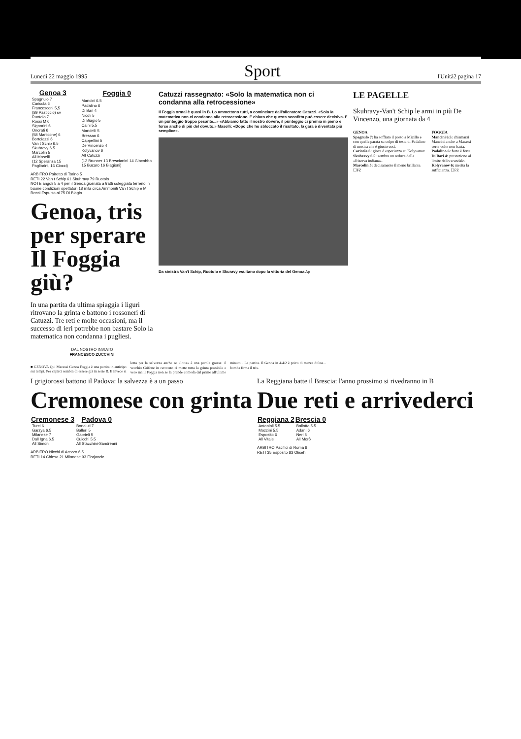Lunedì 22 maggio 1995 Sport l'Unità2 pagina 17
| Genoa 3 |
| --- |
| Spagnulo 7 |
| Caricola 6 |
| Francesconi 5,5 |
| (89 Pasticcio) sv |
| Ruotolo 7 |
| Rossi M 6 |
| Signorini 6 |
| Onorati 6 |
| (58 Manicone) 6 |
| Bortolazzi 6 |
| Van t Schip 6.5 |
| Skuhravy 6.5 |
| Marcolin 5 |
| All Maselli |
| (12 Speranza 15 Pagliarini, 16 Ciocci) |
| Foggia 0 |
| --- |
| Mancini 6.5 |
| Padalino 6 |
| Di Bari 4 |
| Nicoli 5 |
| Di Biagio 5 |
| Caini 5.5 |
| Mandelli 5 |
| Bressan 6 |
| Cappellini 5 |
| De Vincenzo 4 |
| Kolyvanov 6 |
| All Catuzzi |
| (12 Brunner 13 Brescianini 14 Giacobbo 15 Bucaro 16 Biagioni) |
ARBITRO Pairetto di Torino 5
RETI 22 Van t Schip 61 Skuhravy 79 Ruotolo
NOTE angoli 5 a 4 per il Genoa giornata a tratti soleggiata terreno in buone condizioni spettatori 18 mila circa Ammoniti Van t Schip e M Rossi Espulso al 75 Di Biagio
Genoa, tris per sperare Il Foggia giù?
In una partita da ultima spiaggia i liguri ritrovano la grinta e battono i rossoneri di Catuzzi. Tre reti e molte occasioni, ma il successo di ieri potrebbe non bastare Solo la matematica non condanna i pugliesi.
DAL NOSTRO INVIATO
FRANCESCO ZUCCHINI
Catuzzi rassegnato: «Solo la matematica non ci condanna alla retrocessione»
Il Foggia ormai è quasi in B. Lo ammettono tutti, a cominciare dall'allenatore Catuzzi. «Solo la matematica non ci condanna alla retrocessione. È chiaro che questa sconfitta può essere decisiva. È un punteggio troppo pesante...» «Abbiamo fatto il nostro dovere, il punteggio ci premia in pieno e forse anche di più del dovuto.» Maselli: «Dopo che ho sbloccato il risultato, la gara è diventata più semplice».
Da sinistra Van't Schip, Ruotolo e Skuravy esultano dopo la vittoria del Genoa Ap
LE PAGELLE
Skuhravy-Van't Schip le armi in più De Vincenzo, una giornata da 4
GENOA
Spagnulo 7: ha soffiato il posto a Micillo e con quella parata su colpo di testa di Padalino di mostra che è giusto così.
Caricola 6: gioca d esperienza su Kolyvanov.
Skuhravy 6.5: sembra un reduce della «Riserva indiana».
Marcolin 5: decisamente il meno brillante. ☐FZ
FOGGIA
Mancini 6.5: chiamarsi Mancini anche a Marassi certe volte non basta.
Padalino 6: forte è forte.
Di Bari 4: prestazione al limite dello scandalo.
Kolyvanov 6: merita la sufficienza. ☐FZ
■ GENOVA Qui Marassi Genoa Foggia è una partita in anticipo sui tempi. Per capirci sembra di essere già in serie B. E invece si lotta per la salvezza anche se «lotta» è una parola grossa: il vecchio Grifone in cerottato ci mette tutta la grinta possibile e vero ma il Foggia non se la prende comoda dal primo all'ultimo minuto... La partita. Il Genoa in 4/4/2 è privo di mezza difesa... bomba firma il tris.
I grigiorossi battono il Padova: la salvezza è a un passo
Cremonese con grinta
| Cremonese 3 | Padova 0 |
| --- | --- |
| Turci 6 | Bonaiuti 7 |
| Garzya 6.5 | Balleri 5 |
| Milanese 7 | Gabrieli 5 |
| Dall Igna 6.5 | Cuicchi 5.5 |
| All Simoni | All Stacchini-Sandreani |
ARBITRO Nicchi di Arezzo 6.5
RETI 14 Chiesa 21 Milanese 93 Florjancic
La Reggiana batte il Brescia: l'anno prossimo si rivedranno in B
Due reti e arrivederci
| Reggiana 2 | Brescia 0 |
| --- | --- |
| Antonioli 5.5 | Ballotta 5.5 |
| Mozzini 5.5 | Adani 6 |
| Esposito 6 | Neri 5 |
| All Vitale | All Morò |
ARBITRO Pacifici di Roma 6
RETI 35 Esposito 83 Oliseh